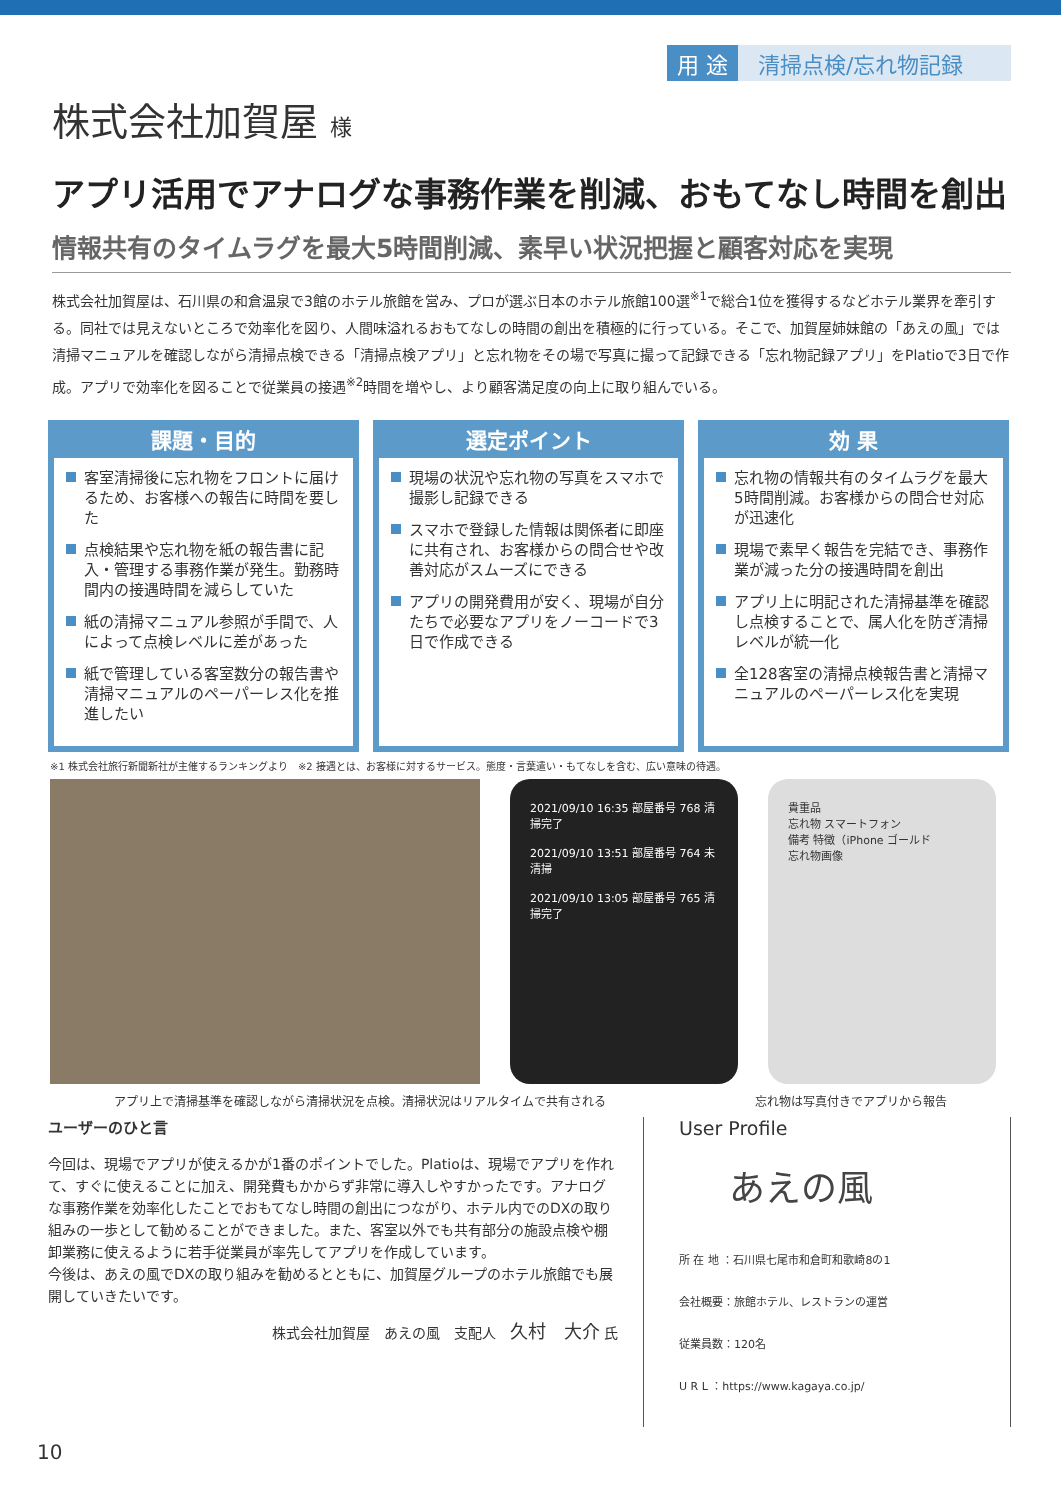用 途 清掃点検/忘れ物記録
株式会社加賀屋 様
アプリ活用でアナログな事務作業を削減、おもてなし時間を創出
情報共有のタイムラグを最大5時間削減、素早い状況把握と顧客対応を実現
株式会社加賀屋は、石川県の和倉温泉で3館のホテル旅館を営み、プロが選ぶ日本のホテル旅館100選<sup>※1</sup>で総合1位を獲得するなどホテル業界を牽引する。同社では見えないところで効率化を図り、人間味溢れるおもてなしの時間の創出を積極的に行っている。そこで、加賀屋姉妹館の「あえの風」では清掃マニュアルを確認しながら清掃点検できる「清掃点検アプリ」と忘れ物をその場で写真に撮って記録できる「忘れ物記録アプリ」をPlatioで3日で作成。アプリで効率化を図ることで従業員の接遇<sup>※2</sup>時間を増やし、より顧客満足度の向上に取り組んでいる。
課題・目的
客室清掃後に忘れ物をフロントに届けるため、お客様への報告に時間を要した
点検結果や忘れ物を紙の報告書に記入・管理する事務作業が発生。勤務時間内の接遇時間を減らしていた
紙の清掃マニュアル参照が手間で、人によって点検レベルに差があった
紙で管理している客室数分の報告書や清掃マニュアルのペーパーレス化を推進したい
選定ポイント
現場の状況や忘れ物の写真をスマホで撮影し記録できる
スマホで登録した情報は関係者に即座に共有され、お客様からの問合せや改善対応がスムーズにできる
アプリの開発費用が安く、現場が自分たちで必要なアプリをノーコードで3日で作成できる
効 果
忘れ物の情報共有のタイムラグを最大5時間削減。お客様からの問合せ対応が迅速化
現場で素早く報告を完結でき、事務作業が減った分の接遇時間を創出
アプリ上に明記された清掃基準を確認し点検することで、属人化を防ぎ清掃レベルが統一化
全128客室の清掃点検報告書と清掃マニュアルのペーパーレス化を実現
※1 株式会社旅行新聞新社が主催するランキングより　※2 接遇とは、お客様に対するサービス。態度・言葉遣い・もてなしを含む、広い意味の待遇。
2021/09/10 16:35 部屋番号 768 清掃完了
2021/09/10 13:51 部屋番号 764 未清掃
2021/09/10 13:05 部屋番号 765 清掃完了
貴重品
忘れ物 スマートフォン
備考 特徴（iPhone ゴールド
忘れ物画像
アプリ上で清掃基準を確認しながら清掃状況を点検。清掃状況はリアルタイムで共有される 忘れ物は写真付きでアプリから報告
ユーザーのひと言
今回は、現場でアプリが使えるかが1番のポイントでした。Platioは、現場でアプリを作れて、すぐに使えることに加え、開発費もかからず非常に導入しやすかったです。アナログな事務作業を効率化したことでおもてなし時間の創出につながり、ホテル内でのDXの取り組みの一歩として勧めることができました。また、客室以外でも共有部分の施設点検や棚卸業務に使えるように若手従業員が率先してアプリを作成しています。
今後は、あえの風でDXの取り組みを勧めるとともに、加賀屋グループのホテル旅館でも展開していきたいです。
株式会社加賀屋　あえの風　支配人　久村　大介 氏
User Profile
あえの風
所 在 地 ：石川県七尾市和倉町和歌崎8の1
会社概要：旅館ホテル、レストランの運営
従業員数：120名
U R L ：https://www.kagaya.co.jp/
10